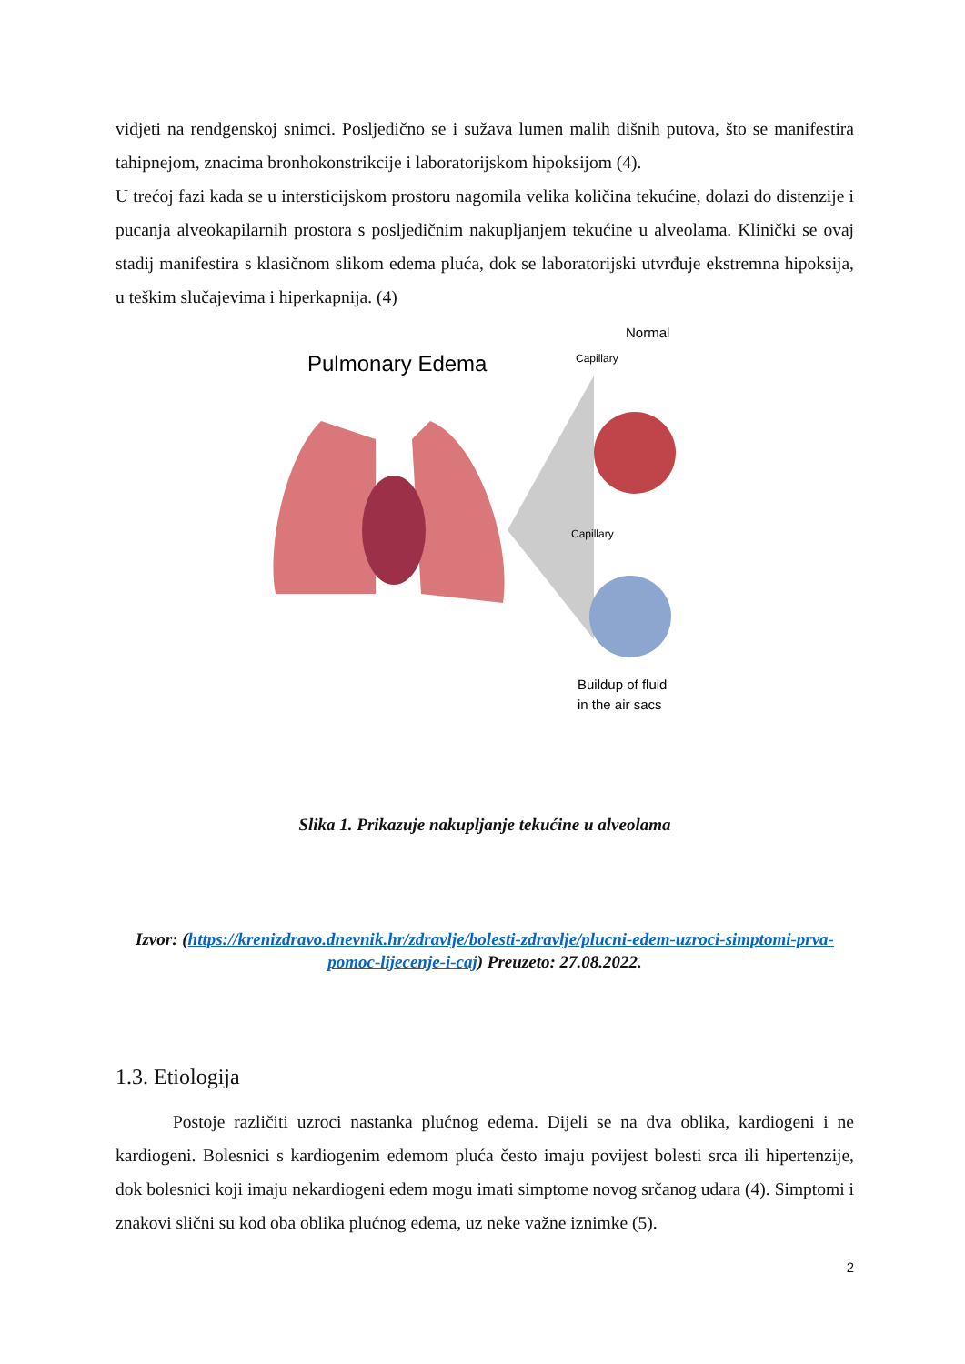vidjeti na rendgenskoj snimci. Posljedično se i sužava lumen malih dišnih putova, što se manifestira tahipnejom, znacima bronhokonstrikcije i laboratorijskom hipoksijom (4).
U trećoj fazi kada se u intersticijskom prostoru nagomila velika količina tekućine, dolazi do distenzije i pucanja alveokapilarnih prostora s posljedičnim nakupljanjem tekućine u alveolama. Klinički se ovaj stadij manifestira s klasičnom slikom edema pluća, dok se laboratorijski utvrđuje ekstremna hipoksija, u teškim slučajevima i hiperkapnija. (4)
Pulmonary Edema
Normal
Capillary
Capillary
Buildup of fluid
in the air sacs
Slika 1. Prikazuje nakupljanje tekućine u alveolama
Izvor: (https://krenizdravo.dnevnik.hr/zdravlje/bolesti-zdravlje/plucni-edem-uzroci-simptomi-prva-pomoc-lijecenje-i-caj) Preuzeto: 27.08.2022.
1.3. Etiologija
Postoje različiti uzroci nastanka plućnog edema. Dijeli se na dva oblika, kardiogeni i ne kardiogeni. Bolesnici s kardiogenim edemom pluća često imaju povijest bolesti srca ili hipertenzije, dok bolesnici koji imaju nekardiogeni edem mogu imati simptome novog srčanog udara (4). Simptomi i znakovi slični su kod oba oblika plućnog edema, uz neke važne iznimke (5).
2